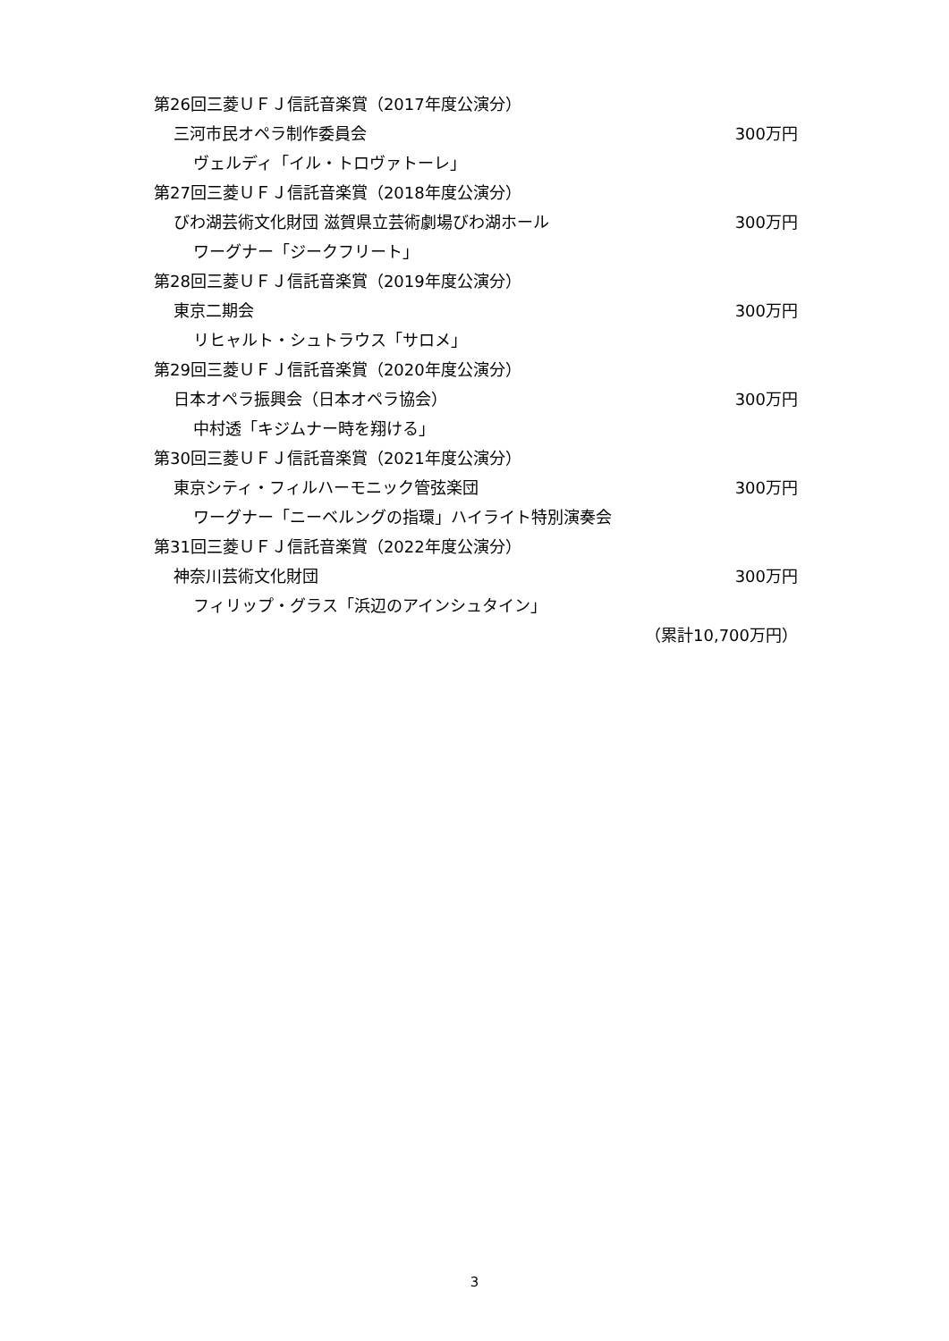第26回三菱ＵＦＪ信託音楽賞（2017年度公演分）
三河市民オペラ制作委員会 300万円
ヴェルディ「イル・トロヴァトーレ」
第27回三菱ＵＦＪ信託音楽賞（2018年度公演分）
びわ湖芸術文化財団 滋賀県立芸術劇場びわ湖ホール 300万円
ワーグナー「ジークフリート」
第28回三菱ＵＦＪ信託音楽賞（2019年度公演分）
東京二期会 300万円
リヒャルト・シュトラウス「サロメ」
第29回三菱ＵＦＪ信託音楽賞（2020年度公演分）
日本オペラ振興会（日本オペラ協会） 300万円
中村透「キジムナー時を翔ける」
第30回三菱ＵＦＪ信託音楽賞（2021年度公演分）
東京シティ・フィルハーモニック管弦楽団 300万円
ワーグナー「ニーベルングの指環」ハイライト特別演奏会
第31回三菱ＵＦＪ信託音楽賞（2022年度公演分）
神奈川芸術文化財団 300万円
フィリップ・グラス「浜辺のアインシュタイン」
（累計10,700万円）
3